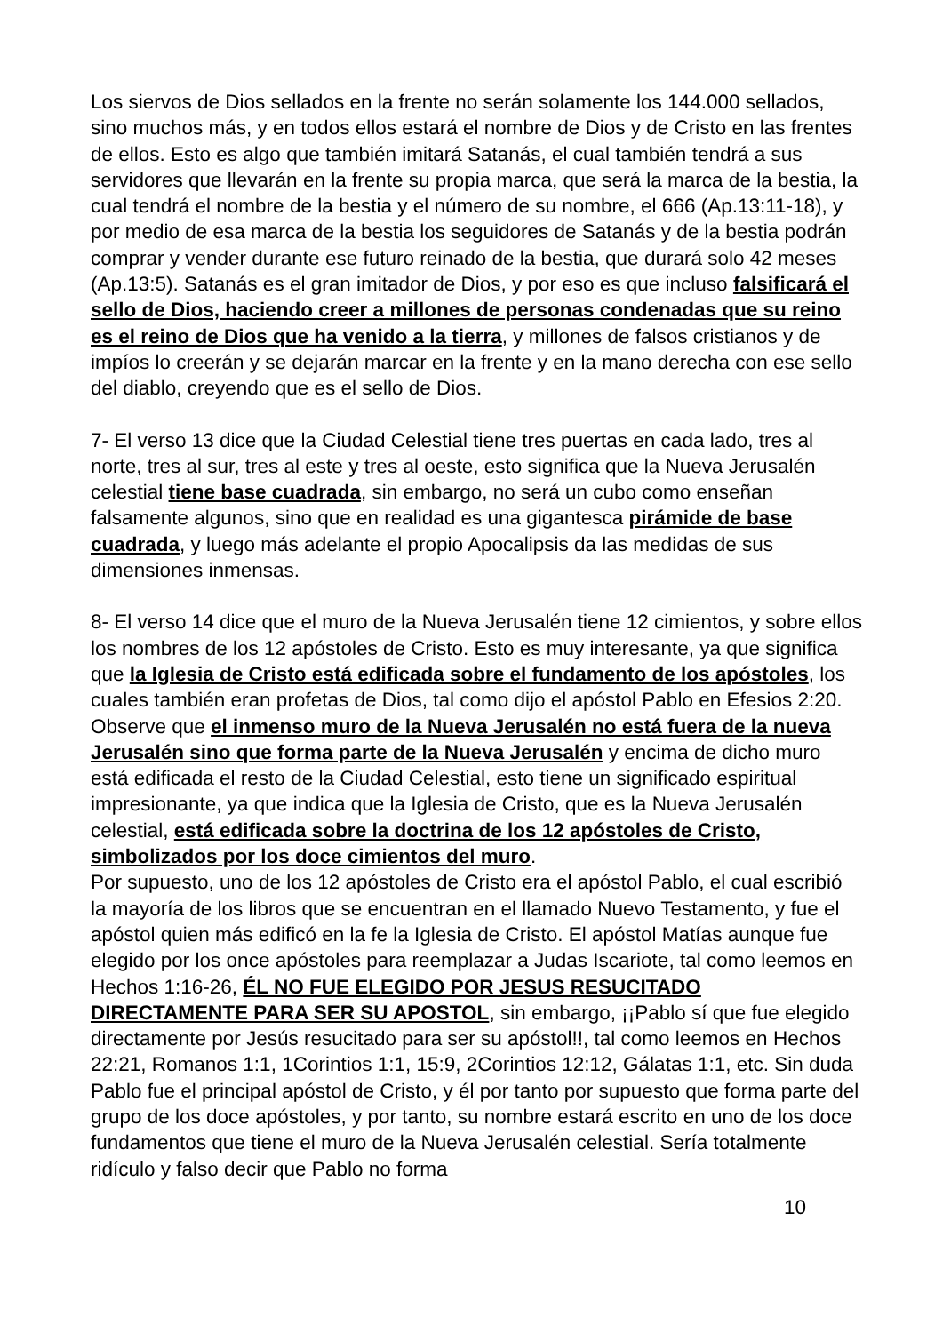Los siervos de Dios sellados en la frente no serán solamente los 144.000 sellados, sino muchos más, y en todos ellos estará el nombre de Dios y de Cristo en las frentes de ellos. Esto es algo que también imitará Satanás, el cual también tendrá a sus servidores que llevarán en la frente su propia marca, que será la marca de la bestia, la cual tendrá el nombre de la bestia y el número de su nombre, el 666 (Ap.13:11-18), y por medio de esa marca de la bestia los seguidores de Satanás y de la bestia podrán comprar y vender durante ese futuro reinado de la bestia, que durará solo 42 meses (Ap.13:5). Satanás es el gran imitador de Dios, y por eso es que incluso falsificará el sello de Dios, haciendo creer a millones de personas condenadas que su reino es el reino de Dios que ha venido a la tierra, y millones de falsos cristianos y de impíos lo creerán y se dejarán marcar en la frente y en la mano derecha con ese sello del diablo, creyendo que es el sello de Dios.
7- El verso 13 dice que la Ciudad Celestial tiene tres puertas en cada lado, tres al norte, tres al sur, tres al este y tres al oeste, esto significa que la Nueva Jerusalén celestial tiene base cuadrada, sin embargo, no será un cubo como enseñan falsamente algunos, sino que en realidad es una gigantesca pirámide de base cuadrada, y luego más adelante el propio Apocalipsis da las medidas de sus dimensiones inmensas.
8- El verso 14 dice que el muro de la Nueva Jerusalén tiene 12 cimientos, y sobre ellos los nombres de los 12 apóstoles de Cristo. Esto es muy interesante, ya que significa que la Iglesia de Cristo está edificada sobre el fundamento de los apóstoles, los cuales también eran profetas de Dios, tal como dijo el apóstol Pablo en Efesios 2:20.
Observe que el inmenso muro de la Nueva Jerusalén no está fuera de la nueva Jerusalén sino que forma parte de la Nueva Jerusalén y encima de dicho muro está edificada el resto de la Ciudad Celestial, esto tiene un significado espiritual impresionante, ya que indica que la Iglesia de Cristo, que es la Nueva Jerusalén celestial, está edificada sobre la doctrina de los 12 apóstoles de Cristo, simbolizados por los doce cimientos del muro.
Por supuesto, uno de los 12 apóstoles de Cristo era el apóstol Pablo, el cual escribió la mayoría de los libros que se encuentran en el llamado Nuevo Testamento, y fue el apóstol quien más edificó en la fe la Iglesia de Cristo. El apóstol Matías aunque fue elegido por los once apóstoles para reemplazar a Judas Iscariote, tal como leemos en Hechos 1:16-26, ÉL NO FUE ELEGIDO POR JESUS RESUCITADO DIRECTAMENTE PARA SER SU APOSTOL, sin embargo, ¡¡Pablo sí que fue elegido directamente por Jesús resucitado para ser su apóstol!!, tal como leemos en Hechos 22:21, Romanos 1:1, 1Corintios 1:1, 15:9, 2Corintios 12:12, Gálatas 1:1, etc. Sin duda Pablo fue el principal apóstol de Cristo, y él por tanto por supuesto que forma parte del grupo de los doce apóstoles, y por tanto, su nombre estará escrito en uno de los doce fundamentos que tiene el muro de la Nueva Jerusalén celestial. Sería totalmente ridículo y falso decir que Pablo no forma
10